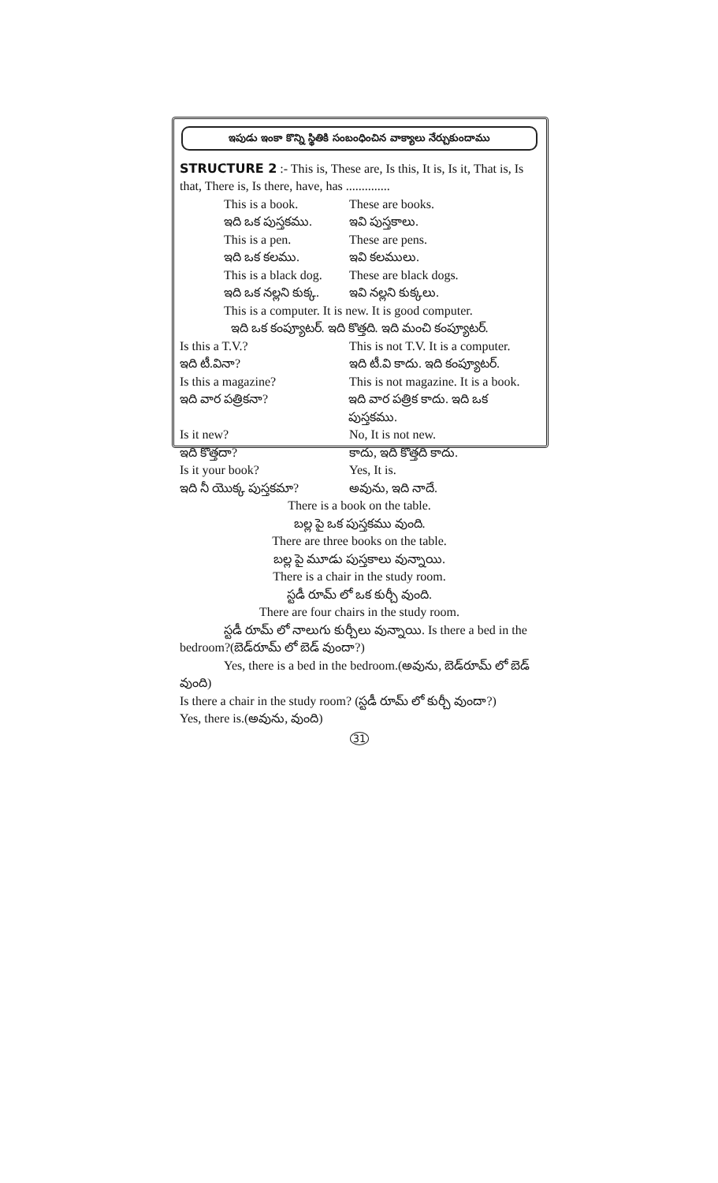ఇపుడు ఇంకా కొన్ని స్థితికి సంబంధించిన వాక్యాలు నేర్చుకుందాము
STRUCTURE 2 :- This is, These are, Is this, It is, Is it, That is, Is that, There is, Is there, have, has ..............
This is a book. These are books.
ఇది ఒక పుస్తకము. ఇవి పుస్తకాలు.
This is a pen. These are pens.
ఇది ఒక కలము. ఇవి కలములు.
This is a black dog. These are black dogs.
ఇది ఒక నల్లని కుక్క. ఇవి నల్లని కుక్కలు.
This is a computer. It is new. It is good computer.
ఇది ఒక కంప్యూటర్. ఇది కొత్తది. ఇది మంచి కంప్యూటర్.
Is this a T.V.? This is not T.V. It is a computer.
ఇది టీ.వినా? ఇది టీ.వి కాదు. ఇది కంప్యూటర్.
Is this a magazine? This is not magazine. It is a book.
ఇది వార పత్రికనా? ఇది వార పత్రిక కాదు. ఇది ఒక పుస్తకము.
Is it new? No, It is not new.
ఇది కొత్తదా? కాదు, ఇది కొత్తది కాదు.
Is it your book? Yes, It is.
ఇది నీ యొక్క పుస్తకమా? అవును, ఇది నాదే.
There is a book on the table.
బల్ల పై ఒక పుస్తకము వుంది.
There are three books on the table.
బల్ల పై మూడు పుస్తకాలు వున్నాయి.
There is a chair in the study room.
స్టడీ రూమ్ లో ఒక కుర్చీ వుంది.
There are four chairs in the study room.
స్టడీ రూమ్ లో నాలుగు కుర్చీలు వున్నాయి. Is there a bed in the bedroom?(బెడ్‌రూమ్ లో బెడ్ వుందా?)
Yes, there is a bed in the bedroom.(అవును, బెడ్‌రూమ్ లో బెడ్ వుంది)
Is there a chair in the study room? (స్టడీ రూమ్ లో కుర్చీ వుందా?)
Yes, there is.(అవును, వుంది)
31